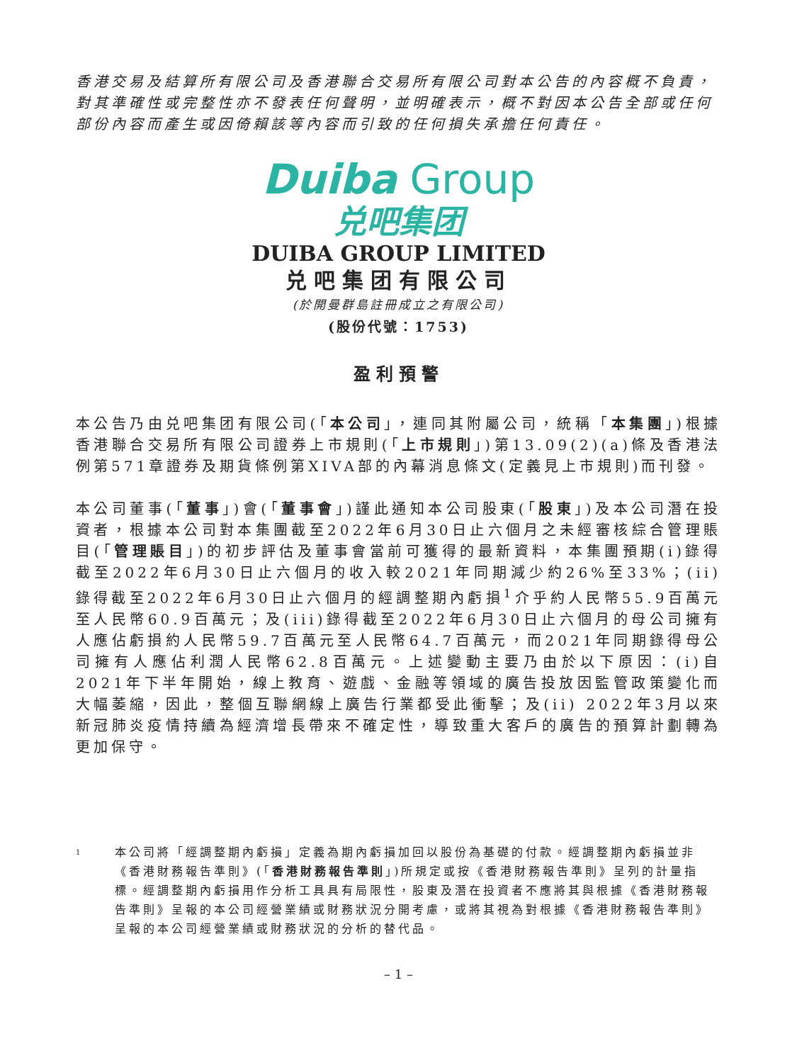香港交易及結算所有限公司及香港聯合交易所有限公司對本公告的內容概不負責，對其準確性或完整性亦不發表任何聲明，並明確表示，概不對因本公告全部或任何部份內容而產生或因倚賴該等內容而引致的任何損失承擔任何責任。
Duiba Group
兑吧集团
DUIBA GROUP LIMITED
兑吧集团有限公司
(於開曼群島註冊成立之有限公司)
(股份代號：1753)
盈利預警
本公告乃由兑吧集团有限公司(「本公司」，連同其附屬公司，統稱「本集團」)根據香港聯合交易所有限公司證券上市規則(「上市規則」)第13.09(2)(a)條及香港法例第571章證券及期貨條例第XIVA部的內幕消息條文(定義見上市規則)而刊發。
本公司董事(「董事」)會(「董事會」)謹此通知本公司股東(「股東」)及本公司潛在投資者，根據本公司對本集團截至2022年6月30日止六個月之未經審核綜合管理賬目(「管理賬目」)的初步評估及董事會當前可獲得的最新資料，本集團預期(i)錄得截至2022年6月30日止六個月的收入較2021年同期減少約26%至33%；(ii)錄得截至2022年6月30日止六個月的經調整期內虧損<sup>1</sup>介乎約人民幣55.9百萬元至人民幣60.9百萬元；及(iii)錄得截至2022年6月30日止六個月的母公司擁有人應佔虧損約人民幣59.7百萬元至人民幣64.7百萬元，而2021年同期錄得母公司擁有人應佔利潤人民幣62.8百萬元。上述變動主要乃由於以下原因：(i)自2021年下半年開始，線上教育、遊戲、金融等領域的廣告投放因監管政策變化而大幅萎縮，因此，整個互聯網線上廣告行業都受此衝擊；及(ii) 2022年3月以來新冠肺炎疫情持續為經濟增長帶來不確定性，導致重大客戶的廣告的預算計劃轉為更加保守。
1
本公司將「經調整期內虧損」定義為期內虧損加回以股份為基礎的付款。經調整期內虧損並非《香港財務報告準則》(「香港財務報告準則」)所規定或按《香港財務報告準則》呈列的計量指標。經調整期內虧損用作分析工具具有局限性，股東及潛在投資者不應將其與根據《香港財務報告準則》呈報的本公司經營業績或財務狀況分開考慮，或將其視為對根據《香港財務報告準則》呈報的本公司經營業績或財務狀況的分析的替代品。
– 1 –